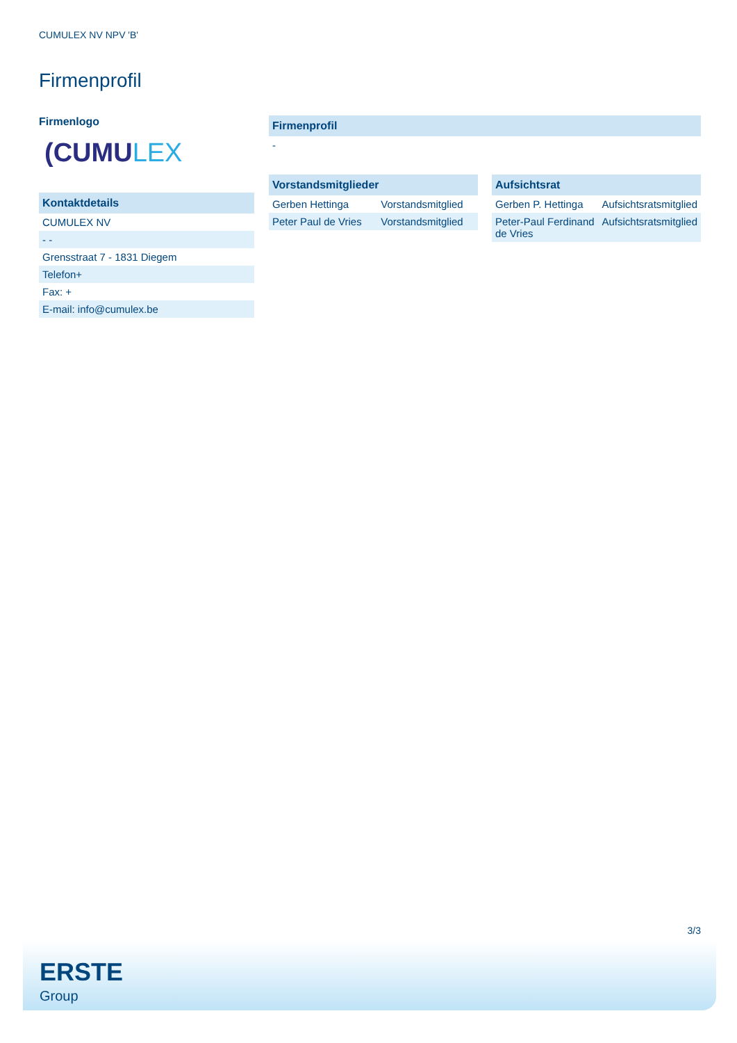CUMULEX NV NPV 'B'
Firmenprofil
Firmenlogo
(CUMULEX
| Kontaktdetails |
| --- |
| CUMULEX NV |
| - - |
| Grensstraat 7 - 1831 Diegem |
| Telefon+ |
| Fax: + |
| E-mail: info@cumulex.be |
| Firmenprofil |
| --- |
| - |
| Vorstandsmitglieder | |
| --- | --- |
| Gerben Hettinga | Vorstandsmitglied |
| Peter Paul de Vries | Vorstandsmitglied |
| Aufsichtsrat | |
| --- | --- |
| Gerben P. Hettinga | Aufsichtsratsmitglied |
| Peter-Paul Ferdinand de Vries | Aufsichtsratsmitglied |
3/3
ERSTE
Group